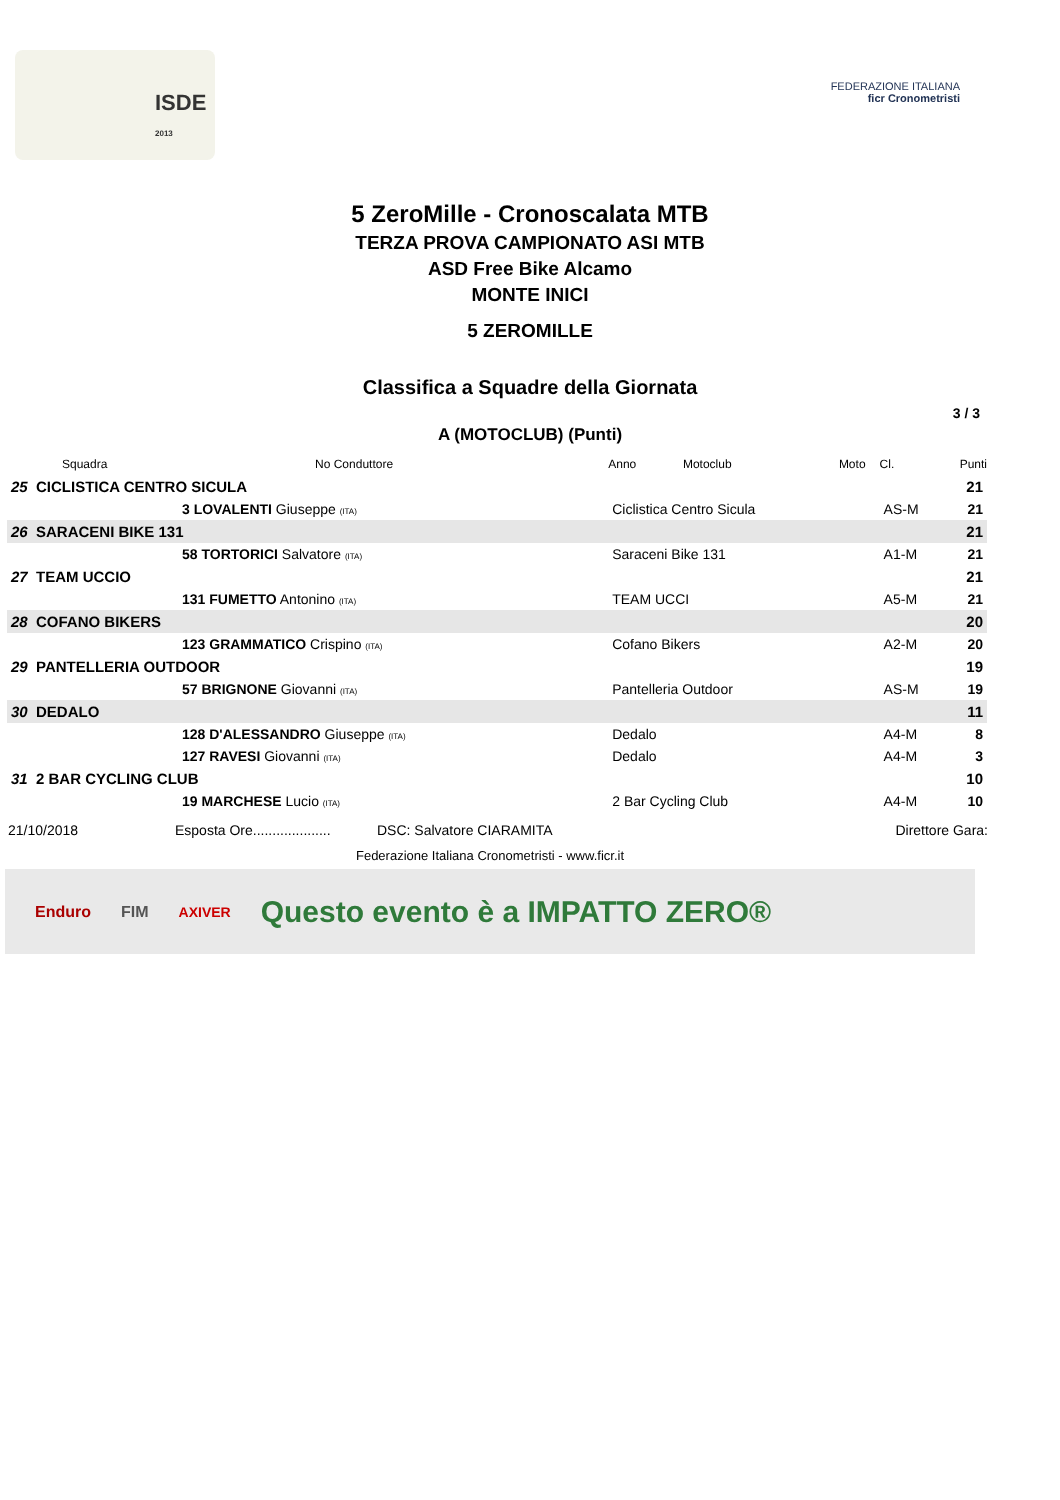ISDE
2013
FEDERAZIONE ITALIANA
ficr Cronometristi
5 ZeroMille - Cronoscalata MTB
TERZA PROVA CAMPIONATO ASI MTB
ASD Free Bike Alcamo
MONTE INICI
5 ZEROMILLE
Classifica a Squadre della Giornata
3 / 3
A (MOTOCLUB) (Punti)
| | Squadra | No Conduttore | Anno Motoclub | Moto | Cl. | Punti |
| --- | --- | --- | --- | --- | --- | --- |
| 25 | CICLISTICA CENTRO SICULA | | | | | 21 |
| | 3 LOVALENTI Giuseppe (ITA) | | Ciclistica Centro Sicula | | AS-M | 21 |
| 26 | SARACENI BIKE 131 | | | | | 21 |
| | 58 TORTORICI Salvatore (ITA) | | Saraceni Bike 131 | | A1-M | 21 |
| 27 | TEAM UCCIO | | | | | 21 |
| | 131 FUMETTO Antonino (ITA) | | TEAM UCCI | | A5-M | 21 |
| 28 | COFANO BIKERS | | | | | 20 |
| | 123 GRAMMATICO Crispino (ITA) | | Cofano Bikers | | A2-M | 20 |
| 29 | PANTELLERIA OUTDOOR | | | | | 19 |
| | 57 BRIGNONE Giovanni (ITA) | | Pantelleria Outdoor | | AS-M | 19 |
| 30 | DEDALO | | | | | 11 |
| | 128 D'ALESSANDRO Giuseppe (ITA) | | Dedalo | | A4-M | 8 |
| | 127 RAVESI Giovanni (ITA) | | Dedalo | | A4-M | 3 |
| 31 | 2 BAR CYCLING CLUB | | | | | 10 |
| | 19 MARCHESE Lucio (ITA) | | 2 Bar Cycling Club | | A4-M | 10 |
21/10/2018 Esposta Ore.................... DSC: Salvatore CIARAMITA Direttore Gara:
Federazione Italiana Cronometristi - www.ficr.it
Enduro FIM AXIVER Questo evento è a IMPATTO ZERO®